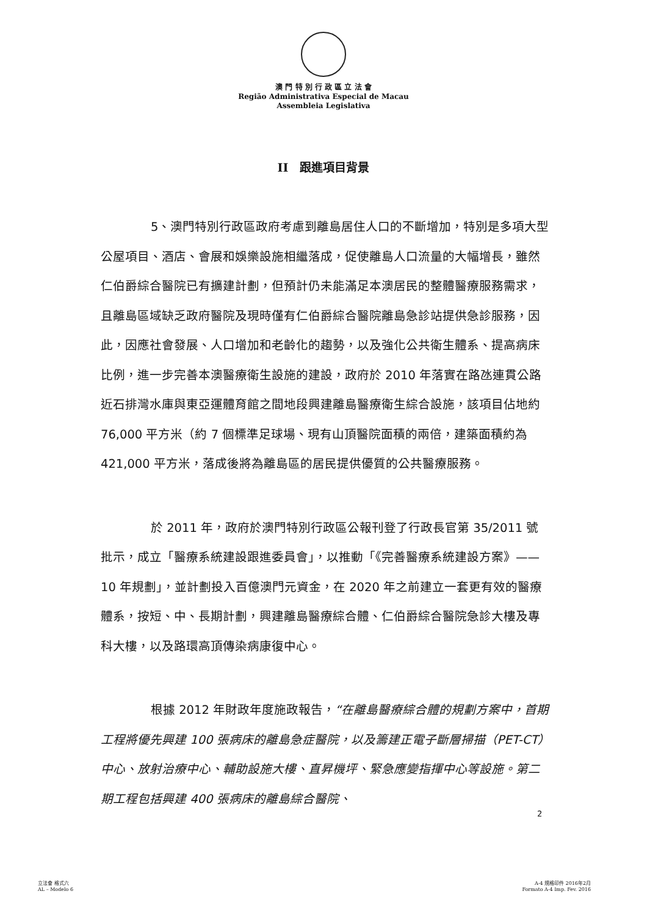澳 門 特 別 行 政 區 立 法 會
Região Administrativa Especial de Macau
Assembleia Legislativa
II　跟進項目背景
5、澳門特別行政區政府考慮到離島居住人口的不斷增加，特別是多項大型公屋項目、酒店、會展和娛樂設施相繼落成，促使離島人口流量的大幅增長，雖然仁伯爵綜合醫院已有擴建計劃，但預計仍未能滿足本澳居民的整體醫療服務需求，且離島區域缺乏政府醫院及現時僅有仁伯爵綜合醫院離島急診站提供急診服務，因此，因應社會發展、人口增加和老齡化的趨勢，以及強化公共衛生體系、提高病床比例，進一步完善本澳醫療衛生設施的建設，政府於 2010 年落實在路氹連貫公路近石排灣水庫與東亞運體育館之間地段興建離島醫療衛生綜合設施，該項目佔地約 76,000 平方米（約 7 個標準足球場、現有山頂醫院面積的兩倍，建築面積約為 421,000 平方米，落成後將為離島區的居民提供優質的公共醫療服務。
於 2011 年，政府於澳門特別行政區公報刊登了行政長官第 35/2011 號批示，成立「醫療系統建設跟進委員會」，以推動「《完善醫療系統建設方案》——10 年規劃」，並計劃投入百億澳門元資金，在 2020 年之前建立一套更有效的醫療體系，按短、中、長期計劃，興建離島醫療綜合體、仁伯爵綜合醫院急診大樓及專科大樓，以及路環高頂傳染病康復中心。
根據 2012 年財政年度施政報告，“在離島醫療綜合體的規劃方案中，首期工程將優先興建 100 張病床的離島急症醫院，以及籌建正電子斷層掃描（PET-CT）中心、放射治療中心、輔助設施大樓、直昇機坪、緊急應變指揮中心等設施。第二期工程包括興建 400 張病床的離島綜合醫院、
2
立法會 格式六
AL – Modelo 6
A-4 規格印件 2016年2月
Formato A-4 Imp. Fev. 2016